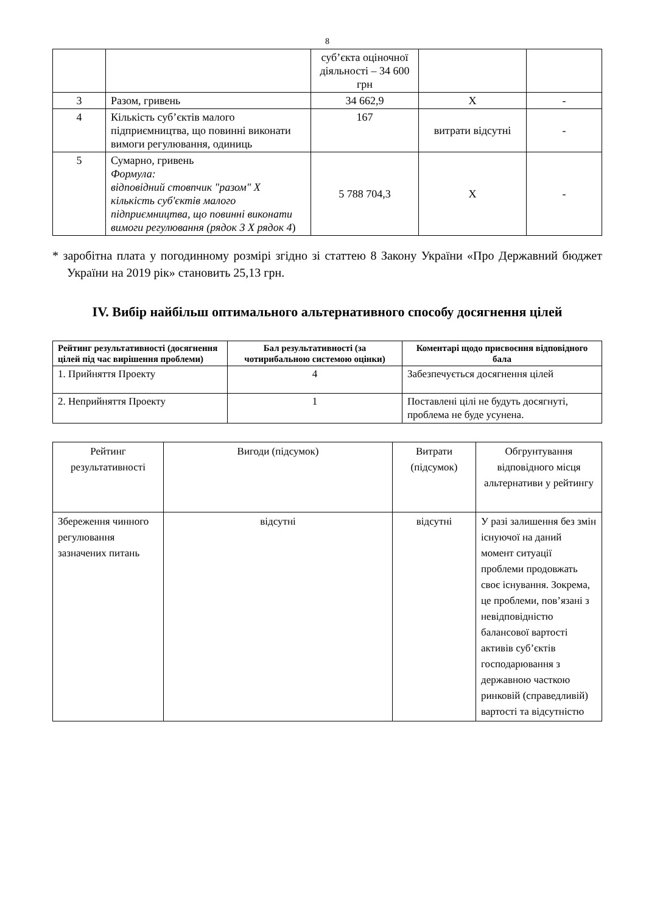8
| | | суб’єкта оціночної діяльності – 34 600 грн | | |
| 3 | Разом, гривень | 34 662,9 | Х | - |
| 4 | Кількість суб’єктів малого підприємництва, що повинні виконати вимоги регулювання, одиниць | 167 | витрати відсутні | - |
| 5 | Сумарно, гривень Формула: відповідний стовпчик "разом" Х кількість суб'єктів малого підприємництва, що повинні виконати вимоги регулювання (рядок 3 Х рядок 4 ) | 5 788 704,3 | Х | - |
* заробітна плата у погодинному розмірі згідно зі статтею 8 Закону України «Про Державний бюджет України на 2019 рік» становить 25,13 грн.
IV. Вибір найбільш оптимального альтернативного способу досягнення цілей
| Рейтинг результативності (досягнення цілей під час вирішення проблеми) | Бал результативності (за чотирибальною системою оцінки) | Коментарі щодо присвоєння відповідного бала |
| --- | --- | --- |
| 1. Прийняття Проекту | 4 | Забезпечується досягнення цілей |
| 2. Неприйняття Проекту | 1 | Поставлені цілі не будуть досягнуті, проблема не буде усунена. |
| Рейтинг результативності | Вигоди (підсумок) | Витрати (підсумок) | Обгрунтування відповідного місця альтернативи у рейтингу |
| Збереження чинного регулювання зазначених питань | відсутні | відсутні | У разі залишення без змін існуючої на даний момент ситуації проблеми продовжать своє існування. Зокрема, це проблеми, пов’язані з невідповідністю балансової вартості активів суб’єктів господарювання з державною часткою ринковій (справедливій) вартості та відсутністю |